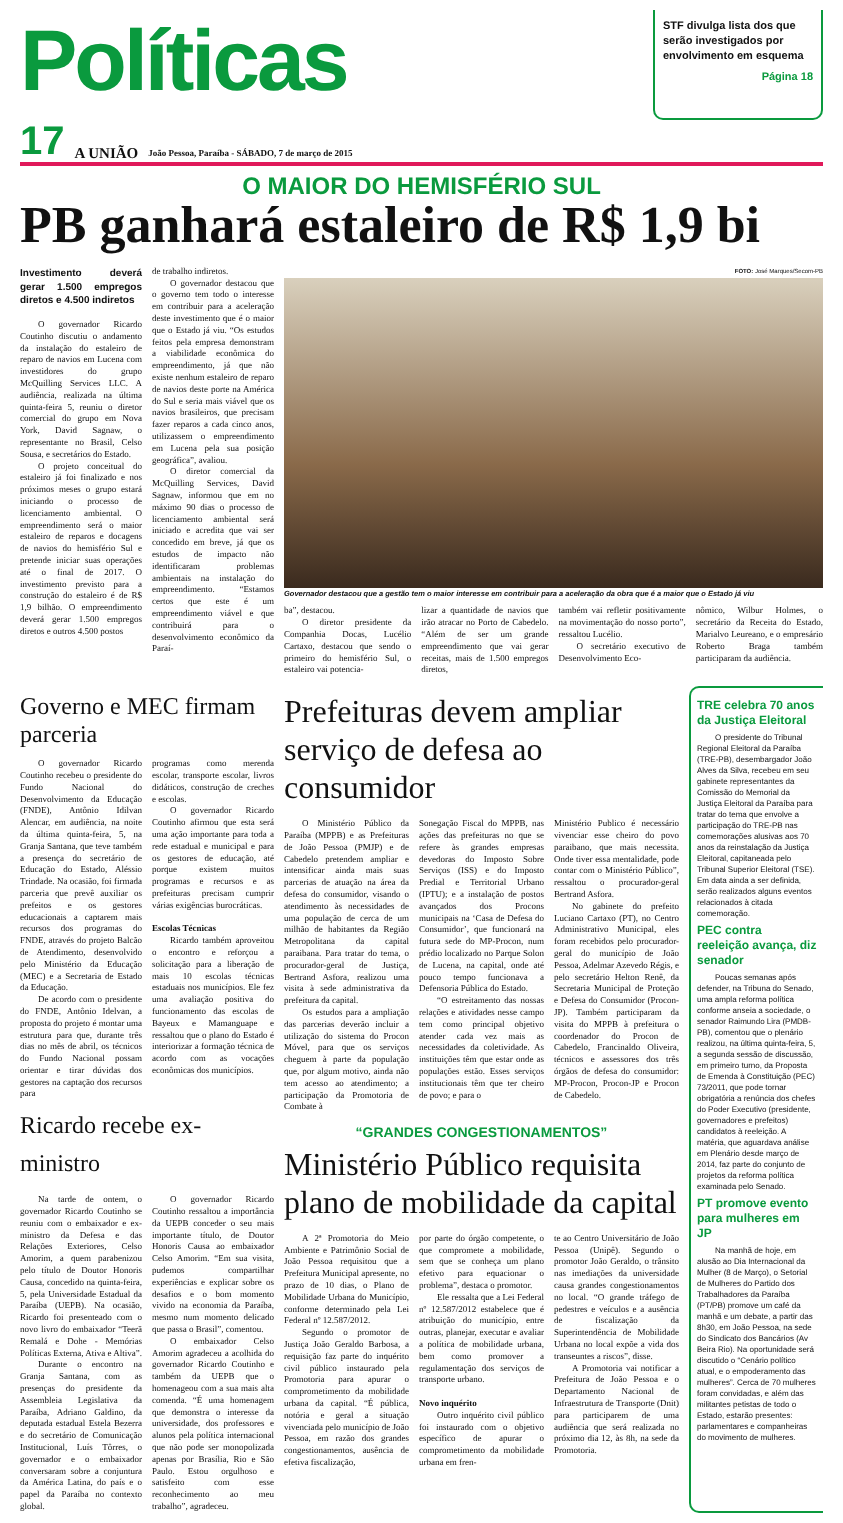Políticas
STF divulga lista dos que serão investigados por envolvimento em esquema
Página 18
17 A UNIÃO João Pessoa, Paraíba - SÁBADO, 7 de março de 2015
O MAIOR DO HEMISFÉRIO SUL
PB ganhará estaleiro de R$ 1,9 bi
Investimento deverá gerar 1.500 empregos diretos e 4.500 indiretos
O governador Ricardo Coutinho discutiu o andamento da instalação do estaleiro de reparo de navios em Lucena com investidores do grupo McQuilling Services LLC. A audiência, realizada na última quinta-feira 5, reuniu o diretor comercial do grupo em Nova York, David Sagnaw, o representante no Brasil, Celso Sousa, e secretários do Estado.
O projeto conceitual do estaleiro já foi finalizado e nos próximos meses o grupo estará iniciando o processo de licenciamento ambiental. O empreendimento será o maior estaleiro de reparos e docagens de navios do hemisfério Sul e pretende iniciar suas operações até o final de 2017. O investimento previsto para a construção do estaleiro é de R$ 1,9 bilhão. O empreendimento deverá gerar 1.500 empregos diretos e outros 4.500 postos
de trabalho indiretos.
O governador destacou que o governo tem todo o interesse em contribuir para a aceleração deste investimento que é o maior que o Estado já viu. “Os estudos feitos pela empresa demonstram a viabilidade econômica do empreendimento, já que não existe nenhum estaleiro de reparo de navios deste porte na América do Sul e seria mais viável que os navios brasileiros, que precisam fazer reparos a cada cinco anos, utilizassem o empreendimento em Lucena pela sua posição geográfica”, avaliou.
O diretor comercial da McQuilling Services, David Sagnaw, informou que em no máximo 90 dias o processo de licenciamento ambiental será iniciado e acredita que vai ser concedido em breve, já que os estudos de impacto não identificaram problemas ambientais na instalação do empreendimento. “Estamos certos que este é um empreendimento viável e que contribuirá para o desenvolvimento econômico da Paraí-
FOTO: José Marques/Secom-PB
Governador destacou que a gestão tem o maior interesse em contribuir para a aceleração da obra que é a maior que o Estado já viu
ba”, destacou.
O diretor presidente da Companhia Docas, Lucélio Cartaxo, destacou que sendo o primeiro do hemisfério Sul, o estaleiro vai potencia-
lizar a quantidade de navios que irão atracar no Porto de Cabedelo. “Além de ser um grande empreendimento que vai gerar receitas, mais de 1.500 empregos diretos,
também vai refletir positivamente na movimentação do nosso porto”, ressaltou Lucélio.
O secretário executivo de Desenvolvimento Eco-
nômico, Wilbur Holmes, o secretário da Receita do Estado, Marialvo Leureano, e o empresário Roberto Braga também participaram da audiência.
Governo e MEC firmam parceria
O governador Ricardo Coutinho recebeu o presidente do Fundo Nacional do Desenvolvimento da Educação (FNDE), Antônio Idilvan Alencar, em audiência, na noite da última quinta-feira, 5, na Granja Santana, que teve também a presença do secretário de Educação do Estado, Aléssio Trindade. Na ocasião, foi firmada parceria que prevê auxiliar os prefeitos e os gestores educacionais a captarem mais recursos dos programas do FNDE, através do projeto Balcão de Atendimento, desenvolvido pelo Ministério da Educação (MEC) e a Secretaria de Estado da Educação.
De acordo com o presidente do FNDE, Antônio Idelvan, a proposta do projeto é montar uma estrutura para que, durante três dias no mês de abril, os técnicos do Fundo Nacional possam orientar e tirar dúvidas dos gestores na captação dos recursos para
programas como merenda escolar, transporte escolar, livros didáticos, construção de creches e escolas.
O governador Ricardo Coutinho afirmou que esta será uma ação importante para toda a rede estadual e municipal e para os gestores de educação, até porque existem muitos programas e recursos e as prefeituras precisam cumprir várias exigências burocráticas.
Escolas Técnicas
Ricardo também aproveitou o encontro e reforçou a solicitação para a liberação de mais 10 escolas técnicas estaduais nos municípios. Ele fez uma avaliação positiva do funcionamento das escolas de Bayeux e Mamanguape e ressaltou que o plano do Estado é interiorizar a formação técnica de acordo com as vocações econômicas dos municípios.
Ricardo recebe ex-ministro
Na tarde de ontem, o governador Ricardo Coutinho se reuniu com o embaixador e ex-ministro da Defesa e das Relações Exteriores, Celso Amorim, a quem parabenizou pelo título de Doutor Honoris Causa, concedido na quinta-feira, 5, pela Universidade Estadual da Paraíba (UEPB). Na ocasião, Ricardo foi presenteado com o novo livro do embaixador “Teerã Remalá e Dohe - Memórias Políticas Externa, Ativa e Altiva”.
Durante o encontro na Granja Santana, com as presenças do presidente da Assembleia Legislativa da Paraíba, Adriano Galdino, da deputada estadual Estela Bezerra e do secretário de Comunicação Institucional, Luís Tôrres, o governador e o embaixador conversaram sobre a conjuntura da América Latina, do país e o papel da Paraíba no contexto global.
O governador Ricardo Coutinho ressaltou a importância da UEPB conceder o seu mais importante título, de Doutor Honoris Causa ao embaixador Celso Amorim. “Em sua visita, pudemos compartilhar experiências e explicar sobre os desafios e o bom momento vivido na economia da Paraíba, mesmo num momento delicado que passa o Brasil”, comentou.
O embaixador Celso Amorim agradeceu a acolhida do governador Ricardo Coutinho e também da UEPB que o homenageou com a sua mais alta comenda. “É uma homenagem que demonstra o interesse da universidade, dos professores e alunos pela política internacional que não pode ser monopolizada apenas por Brasília, Rio e São Paulo. Estou orgulhoso e satisfeito com esse reconhecimento ao meu trabalho”, agradeceu.
Prefeituras devem ampliar serviço de defesa ao consumidor
O Ministério Público da Paraíba (MPPB) e as Prefeituras de João Pessoa (PMJP) e de Cabedelo pretendem ampliar e intensificar ainda mais suas parcerias de atuação na área da defesa do consumidor, visando o atendimento às necessidades de uma população de cerca de um milhão de habitantes da Região Metropolitana da capital paraibana. Para tratar do tema, o procurador-geral de Justiça, Bertrand Asfora, realizou uma visita à sede administrativa da prefeitura da capital.
Os estudos para a ampliação das parcerias deverão incluir a utilização do sistema do Procon Móvel, para que os serviços cheguem à parte da população que, por algum motivo, ainda não tem acesso ao atendimento; a participação da Promotoria de Combate à
Sonegação Fiscal do MPPB, nas ações das prefeituras no que se refere às grandes empresas devedoras do Imposto Sobre Serviços (ISS) e do Imposto Predial e Territorial Urbano (IPTU); e a instalação de postos avançados dos Procons municipais na ‘Casa de Defesa do Consumidor’, que funcionará na futura sede do MP-Procon, num prédio localizado no Parque Solon de Lucena, na capital, onde até pouco tempo funcionava a Defensoria Pública do Estado.
“O estreitamento das nossas relações e atividades nesse campo tem como principal objetivo atender cada vez mais as necessidades da coletividade. As instituições têm que estar onde as populações estão. Esses serviços institucionais têm que ter cheiro de povo; e para o
Ministério Publico é necessário vivenciar esse cheiro do povo paraibano, que mais necessita. Onde tiver essa mentalidade, pode contar com o Ministério Público”, ressaltou o procurador-geral Bertrand Asfora.
No gabinete do prefeito Luciano Cartaxo (PT), no Centro Administrativo Municipal, eles foram recebidos pelo procurador-geral do município de João Pessoa, Adelmar Azevedo Régis, e pelo secretário Helton Renê, da Secretaria Municipal de Proteção e Defesa do Consumidor (Procon-JP). Também participaram da visita do MPPB à prefeitura o coordenador do Procon de Cabedelo, Francinaldo Oliveira, técnicos e assessores dos três órgãos de defesa do consumidor: MP-Procon, Procon-JP e Procon de Cabedelo.
“GRANDES CONGESTIONAMENTOS”
Ministério Público requisita plano de mobilidade da capital
A 2ª Promotoria do Meio Ambiente e Patrimônio Social de João Pessoa requisitou que a Prefeitura Municipal apresente, no prazo de 10 dias, o Plano de Mobilidade Urbana do Município, conforme determinado pela Lei Federal nº 12.587/2012.
Segundo o promotor de Justiça João Geraldo Barbosa, a requisição faz parte do inquérito civil público instaurado pela Promotoria para apurar o comprometimento da mobilidade urbana da capital. “É pública, notória e geral a situação vivenciada pelo município de João Pessoa, em razão dos grandes congestionamentos, ausência de efetiva fiscalização,
por parte do órgão competente, o que compromete a mobilidade, sem que se conheça um plano efetivo para equacionar o problema”, destaca o promotor.
Ele ressalta que a Lei Federal nº 12.587/2012 estabelece que é atribuição do município, entre outras, planejar, executar e avaliar a política de mobilidade urbana, bem como promover a regulamentação dos serviços de transporte urbano.
Novo inquérito
Outro inquérito civil público foi instaurado com o objetivo específico de apurar o comprometimento da mobilidade urbana em fren-
te ao Centro Universitário de João Pessoa (Unipê). Segundo o promotor João Geraldo, o trânsito nas imediações da universidade causa grandes congestionamentos no local. “O grande tráfego de pedestres e veículos e a ausência de fiscalização da Superintendência de Mobilidade Urbana no local expõe a vida dos transeuntes a riscos”, disse.
A Promotoria vai notificar a Prefeitura de João Pessoa e o Departamento Nacional de Infraestrutura de Transporte (Dnit) para participarem de uma audiência que será realizada no próximo dia 12, às 8h, na sede da Promotoria.
TRE celebra 70 anos da Justiça Eleitoral
O presidente do Tribunal Regional Eleitoral da Paraíba (TRE-PB), desembargador João Alves da Silva, recebeu em seu gabinete representantes da Comissão do Memorial da Justiça Eleitoral da Paraíba para tratar do tema que envolve a participação do TRE-PB nas comemorações alusivas aos 70 anos da reinstalação da Justiça Eleitoral, capitaneada pelo Tribunal Superior Eleitoral (TSE). Em data ainda a ser definida, serão realizados alguns eventos relacionados à citada comemoração.
PEC contra reeleição avança, diz senador
Poucas semanas após defender, na Tribuna do Senado, uma ampla reforma política conforme anseia a sociedade, o senador Raimundo Lira (PMDB-PB), comentou que o plenário realizou, na última quinta-feira, 5, a segunda sessão de discussão, em primeiro turno, da Proposta de Emenda à Constituição (PEC) 73/2011, que pode tornar obrigatória a renúncia dos chefes do Poder Executivo (presidente, governadores e prefeitos) candidatos à reeleição. A matéria, que aguardava análise em Plenário desde março de 2014, faz parte do conjunto de projetos da reforma política examinada pelo Senado.
PT promove evento para mulheres em JP
Na manhã de hoje, em alusão ao Dia Internacional da Mulher (8 de Março), o Setorial de Mulheres do Partido dos Trabalhadores da Paraíba (PT/PB) promove um café da manhã e um debate, a partir das 8h30, em João Pessoa, na sede do Sindicato dos Bancários (Av Beira Rio). Na oportunidade será discutido o “Cenário político atual, e o empoderamento das mulheres”. Cerca de 70 mulheres foram convidadas, e além das militantes petistas de todo o Estado, estarão presentes: parlamentares e companheiras do movimento de mulheres.